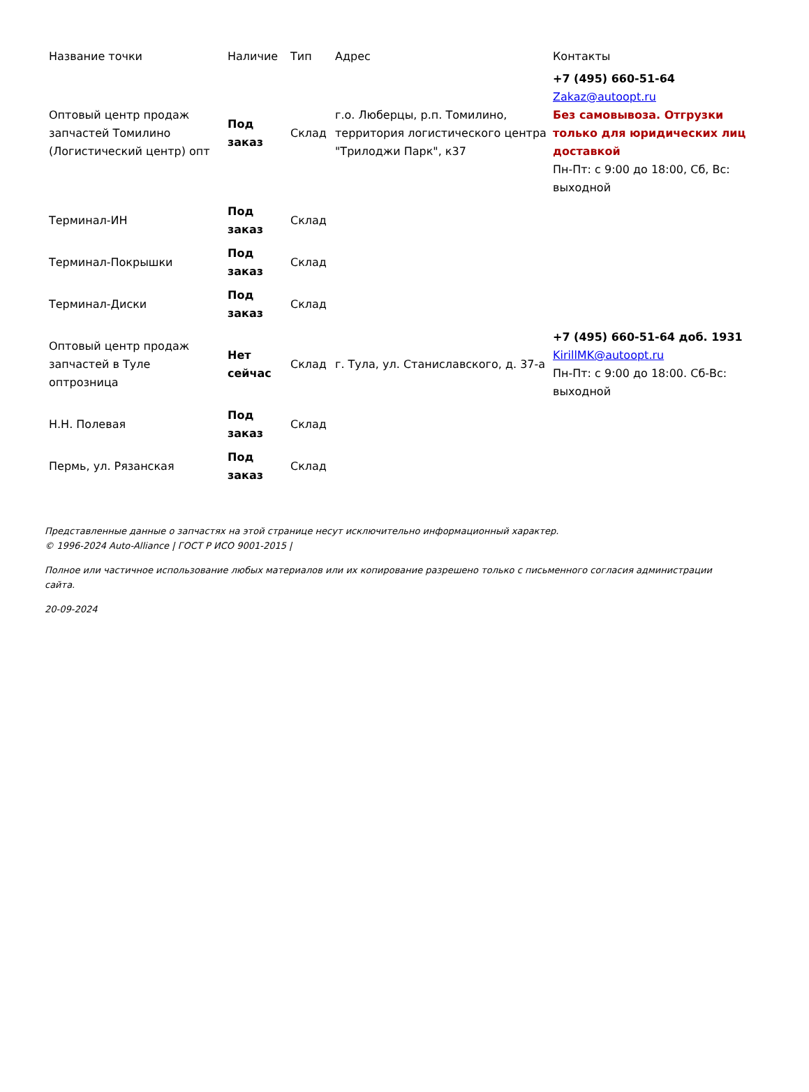| Название точки | Наличие | Тип | Адрес | Контакты |
| --- | --- | --- | --- | --- |
| Оптовый центр продаж запчастей Томилино (Логистический центр) опт | Под заказ | Склад | г.о. Люберцы, р.п. Томилино, территория логистического центра "Трилоджи Парк", к37 | +7 (495) 660-51-64 Zakaz@autoopt.ru Без самовывоза. Отгрузки только для юридических лиц доставкой Пн-Пт: с 9:00 до 18:00, Сб, Вс: выходной |
| Терминал-ИН | Под заказ | Склад | | |
| Терминал-Покрышки | Под заказ | Склад | | |
| Терминал-Диски | Под заказ | Склад | | |
| Оптовый центр продаж запчастей в Туле оптрозница | Нет сейчас | Склад | г. Тула, ул. Станиславского, д. 37-а | +7 (495) 660-51-64 доб. 1931 KirillMK@autoopt.ru Пн-Пт: с 9:00 до 18:00. Сб-Вс: выходной |
| Н.Н. Полевая | Под заказ | Склад | | |
| Пермь, ул. Рязанская | Под заказ | Склад | | |
Представленные данные о запчастях на этой странице несут исключительно информационный характер.
© 1996-2024 Auto-Alliance | ГОСТ Р ИСО 9001-2015 |
Полное или частичное использование любых материалов или их копирование разрешено только с письменного согласия администрации сайта.
20-09-2024